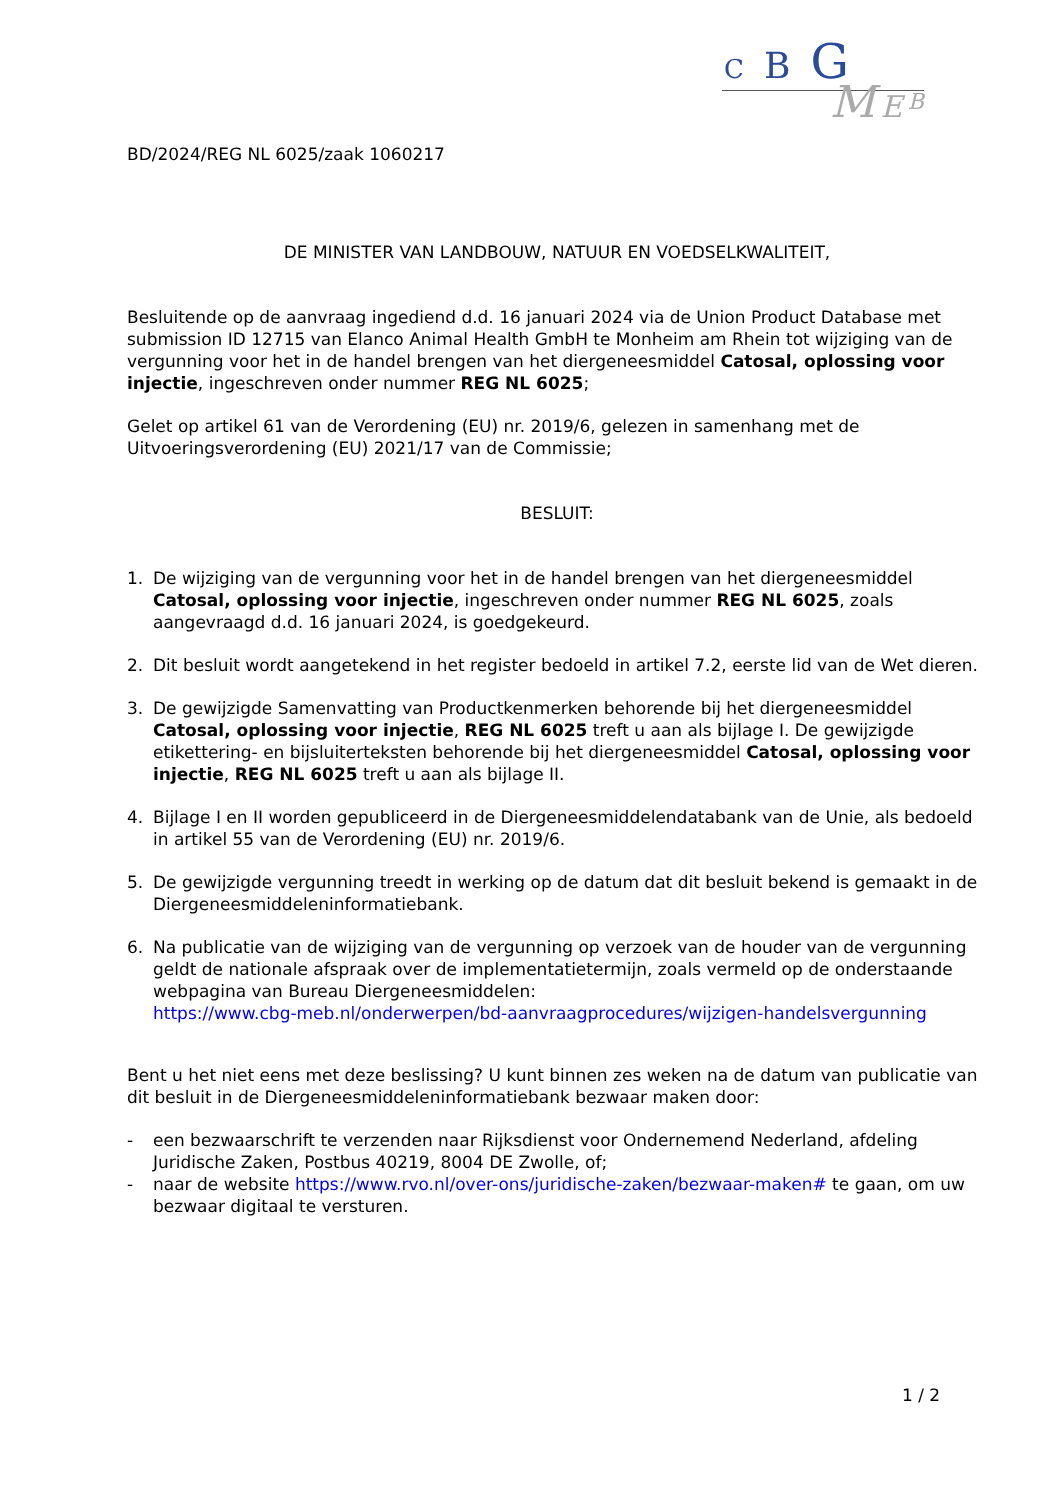C B G
M E B
BD/2024/REG NL 6025/zaak 1060217
DE MINISTER VAN LANDBOUW, NATUUR EN VOEDSELKWALITEIT,
Besluitende op de aanvraag ingediend d.d. 16 januari 2024 via de Union Product Database met submission ID 12715 van Elanco Animal Health GmbH te Monheim am Rhein tot wijziging van de vergunning voor het in de handel brengen van het diergeneesmiddel Catosal, oplossing voor injectie, ingeschreven onder nummer REG NL 6025;
Gelet op artikel 61 van de Verordening (EU) nr. 2019/6, gelezen in samenhang met de Uitvoeringsverordening (EU) 2021/17 van de Commissie;
BESLUIT:
1. De wijziging van de vergunning voor het in de handel brengen van het diergeneesmiddel Catosal, oplossing voor injectie, ingeschreven onder nummer REG NL 6025, zoals aangevraagd d.d. 16 januari 2024, is goedgekeurd.
2. Dit besluit wordt aangetekend in het register bedoeld in artikel 7.2, eerste lid van de Wet dieren.
3. De gewijzigde Samenvatting van Productkenmerken behorende bij het diergeneesmiddel Catosal, oplossing voor injectie, REG NL 6025 treft u aan als bijlage I. De gewijzigde etikettering- en bijsluiterteksten behorende bij het diergeneesmiddel Catosal, oplossing voor injectie, REG NL 6025 treft u aan als bijlage II.
4. Bijlage I en II worden gepubliceerd in de Diergeneesmiddelendatabank van de Unie, als bedoeld in artikel 55 van de Verordening (EU) nr. 2019/6.
5. De gewijzigde vergunning treedt in werking op de datum dat dit besluit bekend is gemaakt in de Diergeneesmiddeleninformatiebank.
6. Na publicatie van de wijziging van de vergunning op verzoek van de houder van de vergunning geldt de nationale afspraak over de implementatietermijn, zoals vermeld op de onderstaande webpagina van Bureau Diergeneesmiddelen:
https://www.cbg-meb.nl/onderwerpen/bd-aanvraagprocedures/wijzigen-handelsvergunning
Bent u het niet eens met deze beslissing? U kunt binnen zes weken na de datum van publicatie van dit besluit in de Diergeneesmiddeleninformatiebank bezwaar maken door:
- een bezwaarschrift te verzenden naar Rijksdienst voor Ondernemend Nederland, afdeling Juridische Zaken, Postbus 40219, 8004 DE Zwolle, of;
- naar de website https://www.rvo.nl/over-ons/juridische-zaken/bezwaar-maken# te gaan, om uw bezwaar digitaal te versturen.
1 / 2